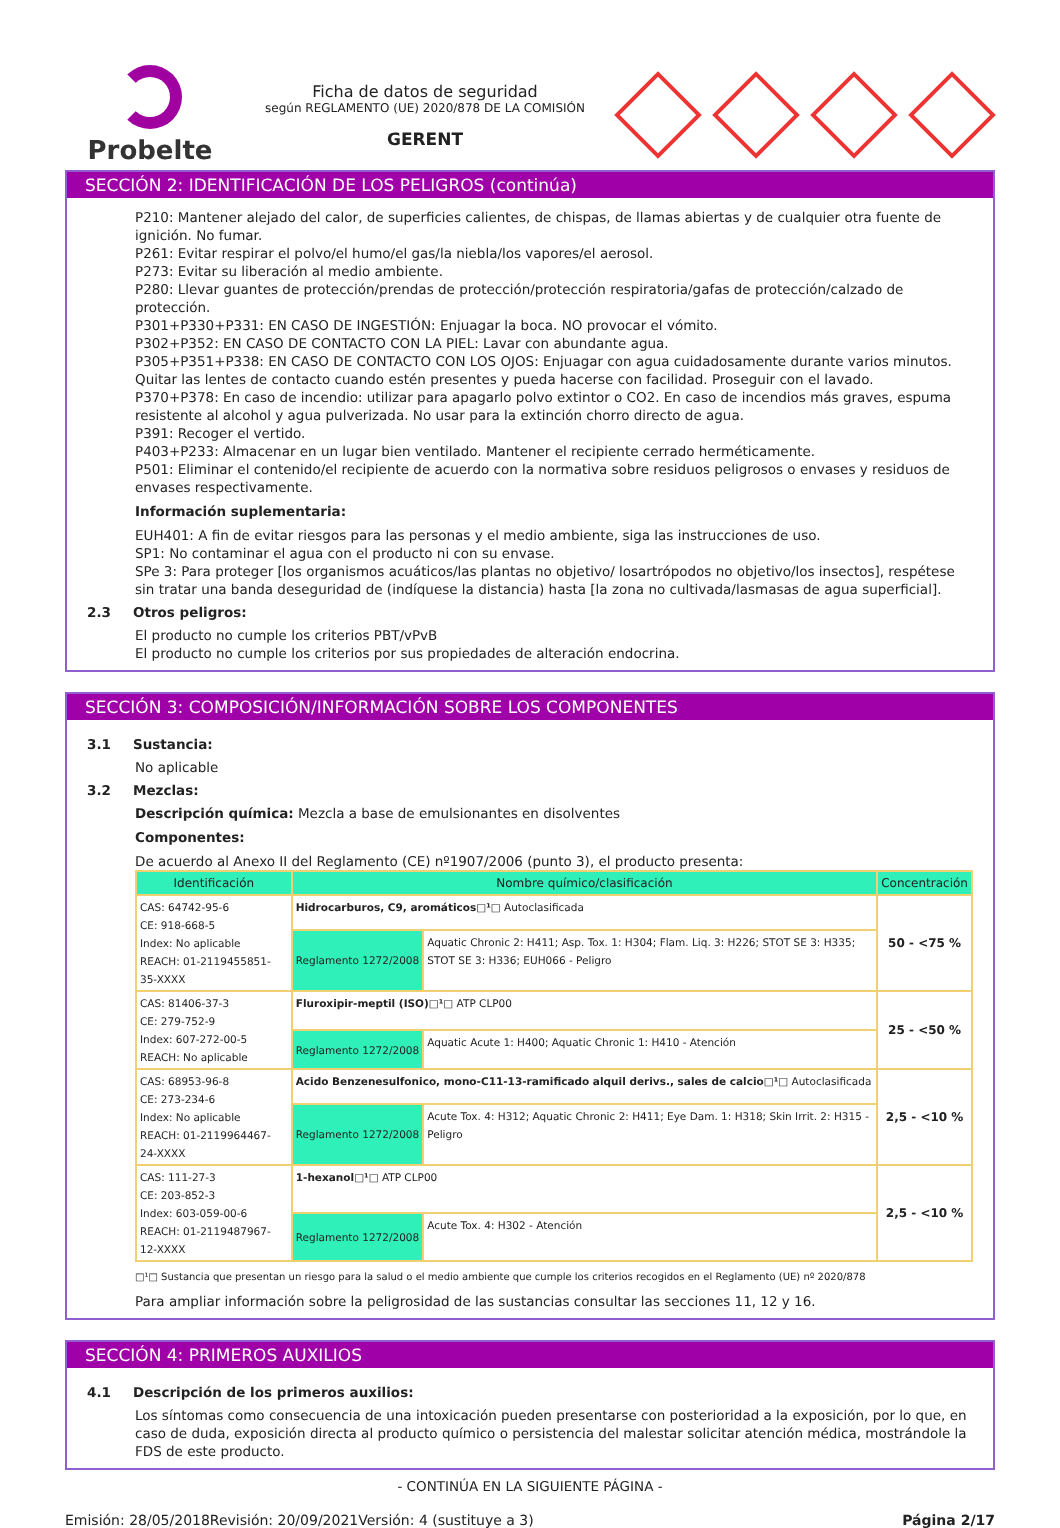Probelte
Ficha de datos de seguridad
según REGLAMENTO (UE) 2020/878 DE LA COMISIÓN
GERENT
SECCIÓN 2: IDENTIFICACIÓN DE LOS PELIGROS (continúa)
P210: Mantener alejado del calor, de superficies calientes, de chispas, de llamas abiertas y de cualquier otra fuente de ignición. No fumar.
P261: Evitar respirar el polvo/el humo/el gas/la niebla/los vapores/el aerosol.
P273: Evitar su liberación al medio ambiente.
P280: Llevar guantes de protección/prendas de protección/protección respiratoria/gafas de protección/calzado de protección.
P301+P330+P331: EN CASO DE INGESTIÓN: Enjuagar la boca. NO provocar el vómito.
P302+P352: EN CASO DE CONTACTO CON LA PIEL: Lavar con abundante agua.
P305+P351+P338: EN CASO DE CONTACTO CON LOS OJOS: Enjuagar con agua cuidadosamente durante varios minutos. Quitar las lentes de contacto cuando estén presentes y pueda hacerse con facilidad. Proseguir con el lavado.
P370+P378: En caso de incendio: utilizar para apagarlo polvo extintor o CO2. En caso de incendios más graves, espuma resistente al alcohol y agua pulverizada. No usar para la extinción chorro directo de agua.
P391: Recoger el vertido.
P403+P233: Almacenar en un lugar bien ventilado. Mantener el recipiente cerrado herméticamente.
P501: Eliminar el contenido/el recipiente de acuerdo con la normativa sobre residuos peligrosos o envases y residuos de envases respectivamente.
Información suplementaria:
EUH401: A fin de evitar riesgos para las personas y el medio ambiente, siga las instrucciones de uso.
SP1: No contaminar el agua con el producto ni con su envase.
SPe 3: Para proteger [los organismos acuáticos/las plantas no objetivo/ losartrópodos no objetivo/los insectos], respétese sin tratar una banda deseguridad de (indíquese la distancia) hasta [la zona no cultivada/lasmasas de agua superficial].
2.3 Otros peligros:
El producto no cumple los criterios PBT/vPvB
El producto no cumple los criterios por sus propiedades de alteración endocrina.
SECCIÓN 3: COMPOSICIÓN/INFORMACIÓN SOBRE LOS COMPONENTES
3.1 Sustancia:
No aplicable
3.2 Mezclas:
Descripción química: Mezcla a base de emulsionantes en disolventes
Componentes:
De acuerdo al Anexo II del Reglamento (CE) nº1907/2006 (punto 3), el producto presenta:
| Identificación | Nombre químico/clasificación | | Concentración |
| --- | --- | --- | --- |
| CAS: 64742-95-6 CE: 918-668-5 Index: No aplicable REACH: 01-2119455851-35-XXXX | Hidrocarburos, C9, aromáticos□¹□ Autoclasificada | | 50 - <75 % |
| | Reglamento 1272/2008 | Aquatic Chronic 2: H411; Asp. Tox. 1: H304; Flam. Liq. 3: H226; STOT SE 3: H335; STOT SE 3: H336; EUH066 - Peligro | |
| CAS: 81406-37-3 CE: 279-752-9 Index: 607-272-00-5 REACH: No aplicable | Fluroxipir-meptil (ISO)□¹□ ATP CLP00 | | 25 - <50 % |
| | Reglamento 1272/2008 | Aquatic Acute 1: H400; Aquatic Chronic 1: H410 - Atención | |
| CAS: 68953-96-8 CE: 273-234-6 Index: No aplicable REACH: 01-2119964467-24-XXXX | Acido Benzenesulfonico, mono-C11-13-ramificado alquil derivs., sales de calcio□¹□ Autoclasificada | | 2,5 - <10 % |
| | Reglamento 1272/2008 | Acute Tox. 4: H312; Aquatic Chronic 2: H411; Eye Dam. 1: H318; Skin Irrit. 2: H315 - Peligro | |
| CAS: 111-27-3 CE: 203-852-3 Index: 603-059-00-6 REACH: 01-2119487967-12-XXXX | 1-hexanol□¹□ ATP CLP00 | | 2,5 - <10 % |
| | Reglamento 1272/2008 | Acute Tox. 4: H302 - Atención | |
□¹□ Sustancia que presentan un riesgo para la salud o el medio ambiente que cumple los criterios recogidos en el Reglamento (UE) nº 2020/878
Para ampliar información sobre la peligrosidad de las sustancias consultar las secciones 11, 12 y 16.
SECCIÓN 4: PRIMEROS AUXILIOS
4.1 Descripción de los primeros auxilios:
Los síntomas como consecuencia de una intoxicación pueden presentarse con posterioridad a la exposición, por lo que, en caso de duda, exposición directa al producto químico o persistencia del malestar solicitar atención médica, mostrándole la FDS de este producto.
- CONTINÚA EN LA SIGUIENTE PÁGINA -
Emisión: 28/05/2018 Revisión: 20/09/2021 Versión: 4 (sustituye a 3) Página 2/17